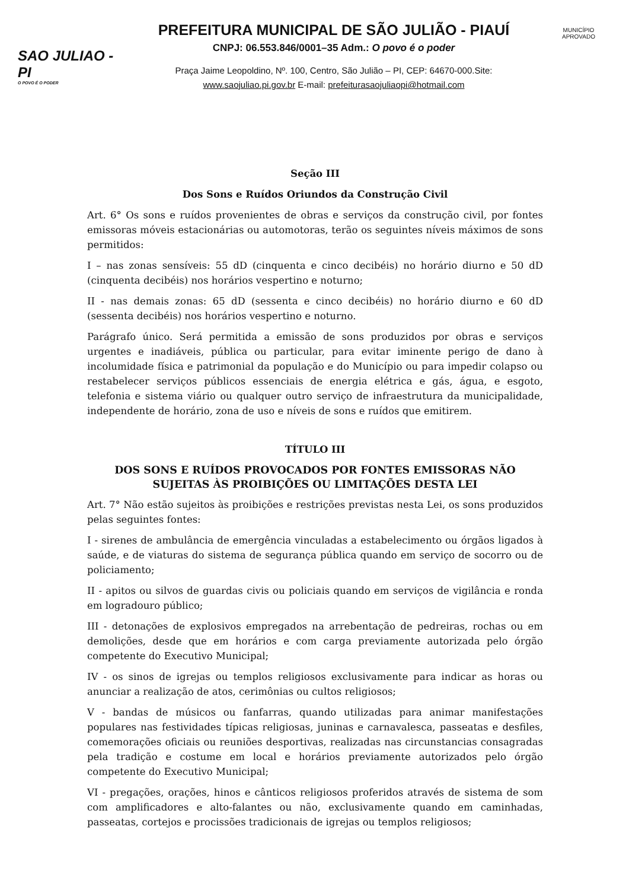SAO JULIAO - PI
O POVO É O PODER
PREFEITURA MUNICIPAL DE SÃO JULIÃO - PIAUÍ
CNPJ: 06.553.846/0001–35 Adm.: O povo é o poder
Praça Jaime Leopoldino, Nº. 100, Centro, São Julião – PI, CEP: 64670-000.Site:
www.saojuliao.pi.gov.br E-mail: prefeiturasaojuliaopi@hotmail.com
MUNICÍPIO APROVADO
Seção III
Dos Sons e Ruídos Oriundos da Construção Civil
Art. 6° Os sons e ruídos provenientes de obras e serviços da construção civil, por fontes emissoras móveis estacionárias ou automotoras, terão os seguintes níveis máximos de sons permitidos:
I – nas zonas sensíveis: 55 dD (cinquenta e cinco decibéis) no horário diurno e 50 dD (cinquenta decibéis) nos horários vespertino e noturno;
II - nas demais zonas: 65 dD (sessenta e cinco decibéis) no horário diurno e 60 dD (sessenta decibéis) nos horários vespertino e noturno.
Parágrafo único. Será permitida a emissão de sons produzidos por obras e serviços urgentes e inadiáveis, pública ou particular, para evitar iminente perigo de dano à incolumidade física e patrimonial da população e do Município ou para impedir colapso ou restabelecer serviços públicos essenciais de energia elétrica e gás, água, e esgoto, telefonia e sistema viário ou qualquer outro serviço de infraestrutura da municipalidade, independente de horário, zona de uso e níveis de sons e ruídos que emitirem.
TÍTULO III
DOS SONS E RUÍDOS PROVOCADOS POR FONTES EMISSORAS NÃO SUJEITAS ÀS PROIBIÇÕES OU LIMITAÇÕES DESTA LEI
Art. 7° Não estão sujeitos às proibições e restrições previstas nesta Lei, os sons produzidos pelas seguintes fontes:
I - sirenes de ambulância de emergência vinculadas a estabelecimento ou órgãos ligados à saúde, e de viaturas do sistema de segurança pública quando em serviço de socorro ou de policiamento;
II - apitos ou silvos de guardas civis ou policiais quando em serviços de vigilância e ronda em logradouro público;
III - detonações de explosivos empregados na arrebentação de pedreiras, rochas ou em demolições, desde que em horários e com carga previamente autorizada pelo órgão competente do Executivo Municipal;
IV - os sinos de igrejas ou templos religiosos exclusivamente para indicar as horas ou anunciar a realização de atos, cerimônias ou cultos religiosos;
V - bandas de músicos ou fanfarras, quando utilizadas para animar manifestações populares nas festividades típicas religiosas, juninas e carnavalesca, passeatas e desfiles, comemorações oficiais ou reuniões desportivas, realizadas nas circunstancias consagradas pela tradição e costume em local e horários previamente autorizados pelo órgão competente do Executivo Municipal;
VI - pregações, orações, hinos e cânticos religiosos proferidos através de sistema de som com amplificadores e alto-falantes ou não, exclusivamente quando em caminhadas, passeatas, cortejos e procissões tradicionais de igrejas ou templos religiosos;